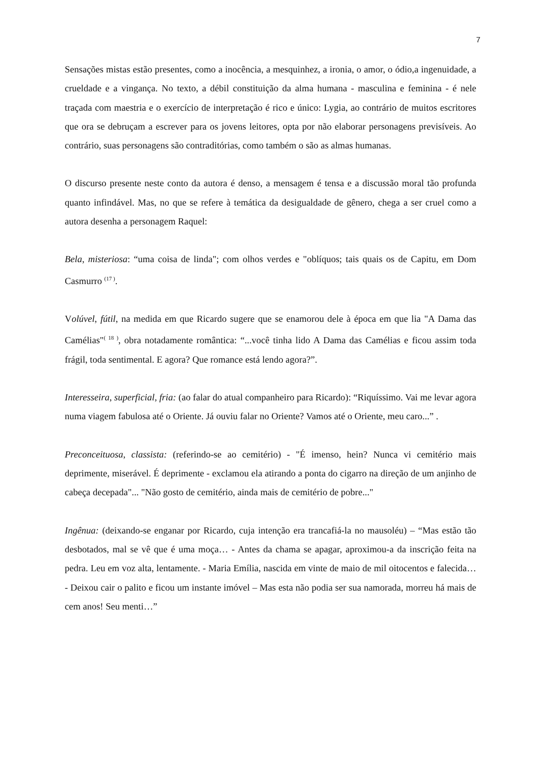7
Sensações mistas estão presentes, como a inocência, a mesquinhez, a ironia, o amor, o ódio,a ingenuidade, a crueldade e a vingança. No texto, a débil constituição da alma humana - masculina e feminina - é nele traçada com maestria e o exercício de interpretação é rico e único: Lygia, ao contrário de muitos escritores que ora se debruçam a escrever para os jovens leitores, opta por não elaborar personagens previsíveis. Ao contrário, suas personagens são contraditórias, como também o são as almas humanas.
O discurso presente neste conto da autora é denso, a mensagem é tensa e a discussão moral tão profunda quanto infindável. Mas, no que se refere à temática da desigualdade de gênero, chega a ser cruel como a autora desenha a personagem Raquel:
Bela, misteriosa: “uma coisa de linda"; com olhos verdes e "oblíquos; tais quais os de Capitu, em Dom Casmurro <sup>(17 )</sup>.
Volúvel, fútil, na medida em que Ricardo sugere que se enamorou dele à época em que lia "A Dama das Camélias"<sup>( 18 )</sup>, obra notadamente romântica: “...você tinha lido A Dama das Camélias e ficou assim toda frágil, toda sentimental. E agora? Que romance está lendo agora?”.
Interesseira, superficial, fria: (ao falar do atual companheiro para Ricardo): “Riquíssimo. Vai me levar agora numa viagem fabulosa até o Oriente. Já ouviu falar no Oriente? Vamos até o Oriente, meu caro...” .
Preconceituosa, classista: (referindo-se ao cemitério) - "É imenso, hein? Nunca vi cemitério mais deprimente, miserável. É deprimente - exclamou ela atirando a ponta do cigarro na direção de um anjinho de cabeça decepada"... "Não gosto de cemitério, ainda mais de cemitério de pobre..."
Ingênua: (deixando-se enganar por Ricardo, cuja intenção era trancafiá-la no mausoléu) – “Mas estão tão desbotados, mal se vê que é uma moça… - Antes da chama se apagar, aproximou-a da inscrição feita na pedra. Leu em voz alta, lentamente. - Maria Emília, nascida em vinte de maio de mil oitocentos e falecida… - Deixou cair o palito e ficou um instante imóvel – Mas esta não podia ser sua namorada, morreu há mais de cem anos! Seu menti…”